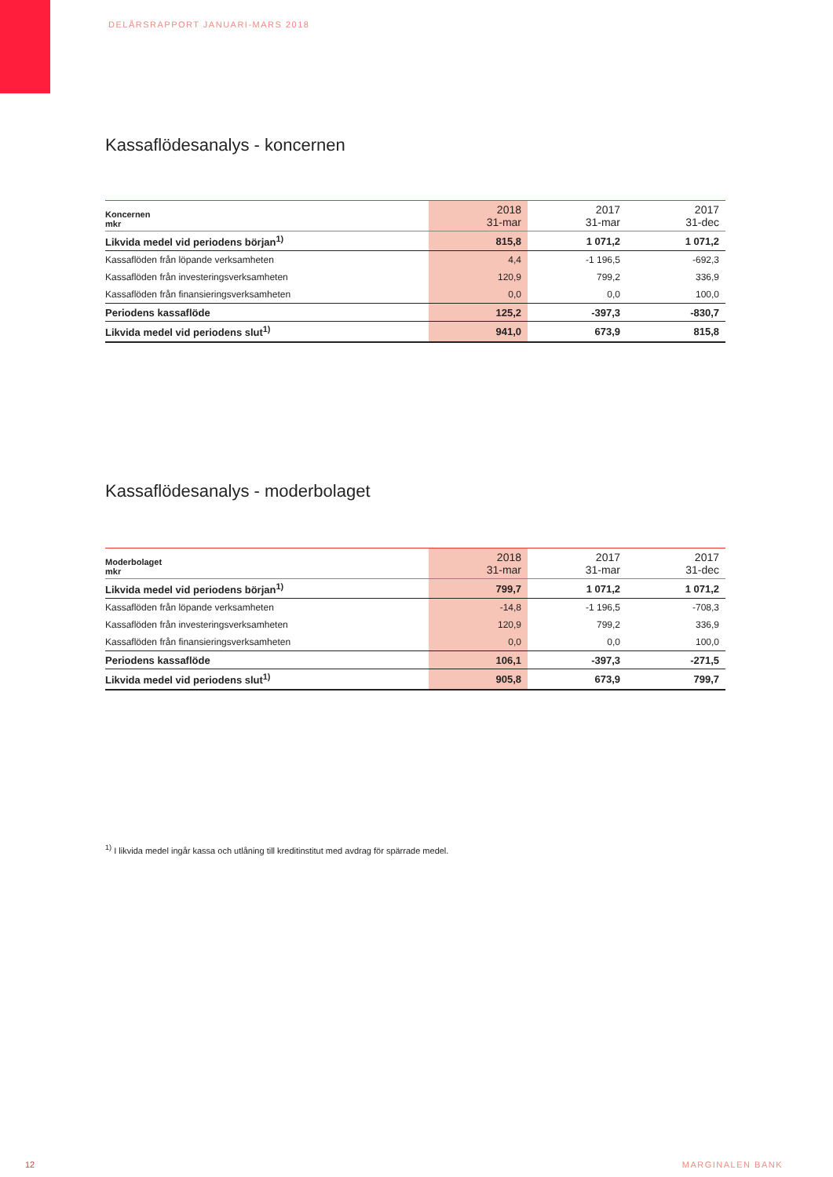DELÅRSRAPPORT JANUARI-MARS 2018
Kassaflödesanalys - koncernen
| Koncernen mkr | 2018 31-mar | 2017 31-mar | 2017 31-dec |
| --- | --- | --- | --- |
| Likvida medel vid periodens början<sup>1)</sup> | 815,8 | 1 071,2 | 1 071,2 |
| Kassaflöden från löpande verksamheten | 4,4 | -1 196,5 | -692,3 |
| Kassaflöden från investeringsverksamheten | 120,9 | 799,2 | 336,9 |
| Kassaflöden från finansieringsverksamheten | 0,0 | 0,0 | 100,0 |
| Periodens kassaflöde | 125,2 | -397,3 | -830,7 |
| Likvida medel vid periodens slut<sup>1)</sup> | 941,0 | 673,9 | 815,8 |
Kassaflödesanalys - moderbolaget
| Moderbolaget mkr | 2018 31-mar | 2017 31-mar | 2017 31-dec |
| --- | --- | --- | --- |
| Likvida medel vid periodens början<sup>1)</sup> | 799,7 | 1 071,2 | 1 071,2 |
| Kassaflöden från löpande verksamheten | -14,8 | -1 196,5 | -708,3 |
| Kassaflöden från investeringsverksamheten | 120,9 | 799,2 | 336,9 |
| Kassaflöden från finansieringsverksamheten | 0,0 | 0,0 | 100,0 |
| Periodens kassaflöde | 106,1 | -397,3 | -271,5 |
| Likvida medel vid periodens slut<sup>1)</sup> | 905,8 | 673,9 | 799,7 |
<sup>1)</sup> I likvida medel ingår kassa och utlåning till kreditinstitut med avdrag för spärrade medel.
12 MARGINALEN BANK